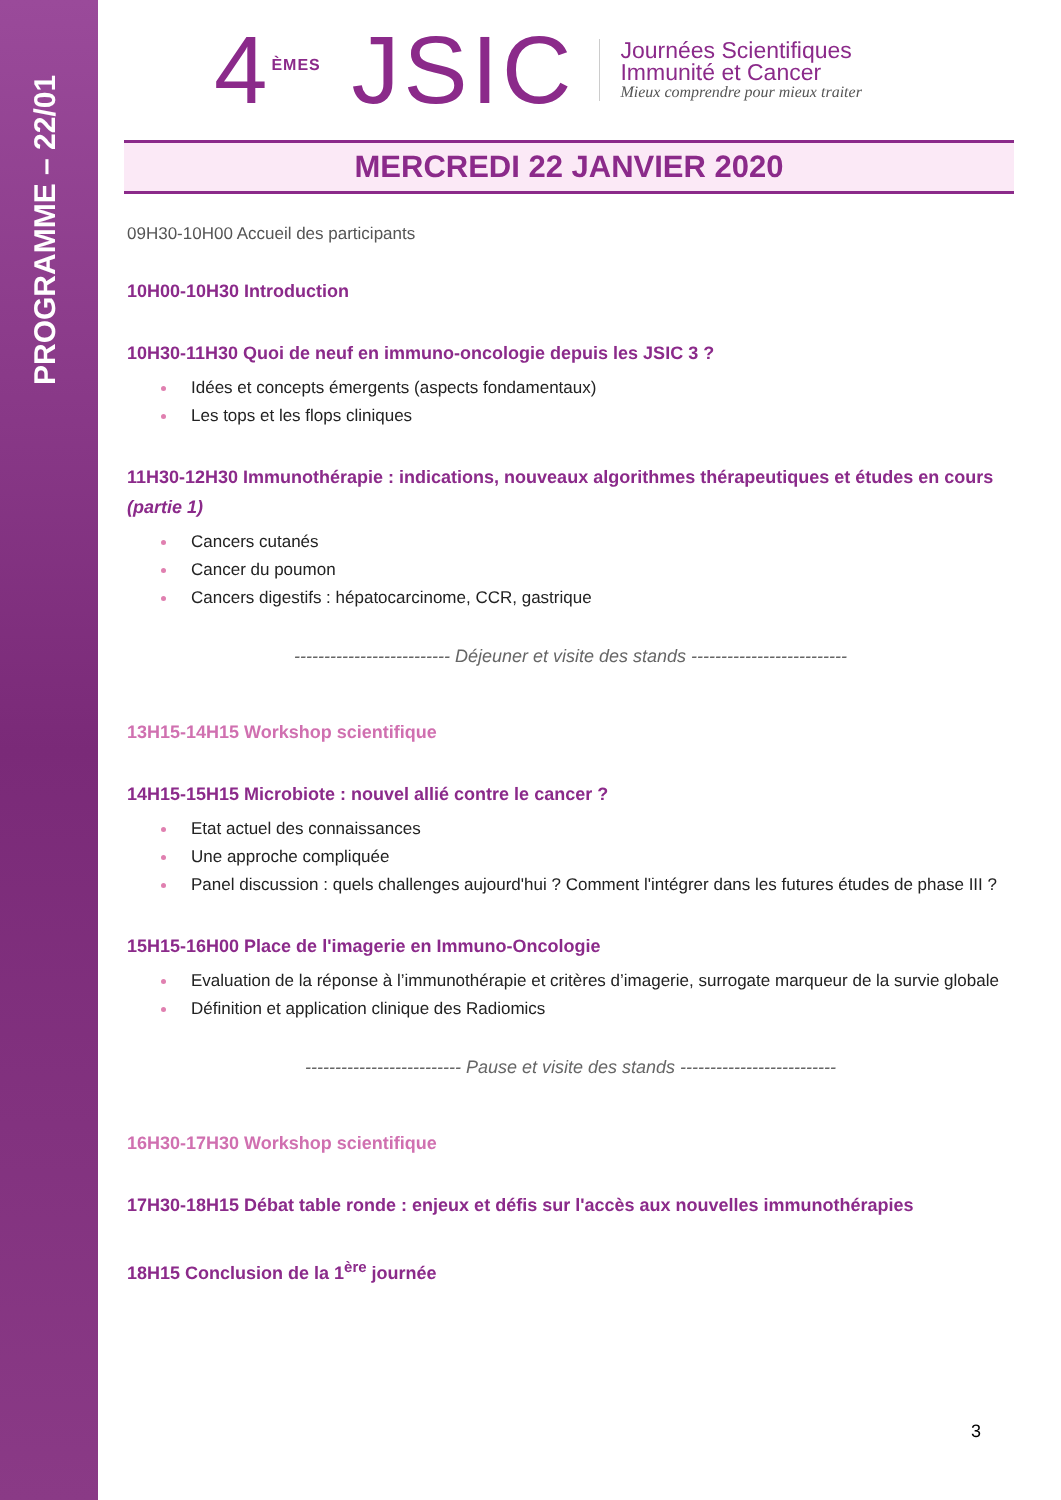PROGRAMME – 22/01
4<sup>ÈMES</sup> JSIC
Journées Scientifiques
Immunité et Cancer
Mieux comprendre pour mieux traiter
MERCREDI 22 JANVIER 2020
09H30-10H00 Accueil des participants
10H00-10H30 Introduction
10H30-11H30 Quoi de neuf en immuno-oncologie depuis les JSIC 3 ?
Idées et concepts émergents (aspects fondamentaux)
Les tops et les flops cliniques
11H30-12H30 Immunothérapie : indications, nouveaux algorithmes thérapeutiques et études en cours (partie 1)
Cancers cutanés
Cancer du poumon
Cancers digestifs : hépatocarcinome, CCR, gastrique
-------------------------- Déjeuner et visite des stands --------------------------
13H15-14H15 Workshop scientifique
14H15-15H15 Microbiote : nouvel allié contre le cancer ?
Etat actuel des connaissances
Une approche compliquée
Panel discussion : quels challenges aujourd'hui ? Comment l'intégrer dans les futures études de phase III ?
15H15-16H00 Place de l'imagerie en Immuno-Oncologie
Evaluation de la réponse à l’immunothérapie et critères d’imagerie, surrogate marqueur de la survie globale
Définition et application clinique des Radiomics
-------------------------- Pause et visite des stands --------------------------
16H30-17H30 Workshop scientifique
17H30-18H15 Débat table ronde : enjeux et défis sur l'accès aux nouvelles immunothérapies
18H15 Conclusion de la 1<sup>ère</sup> journée
3